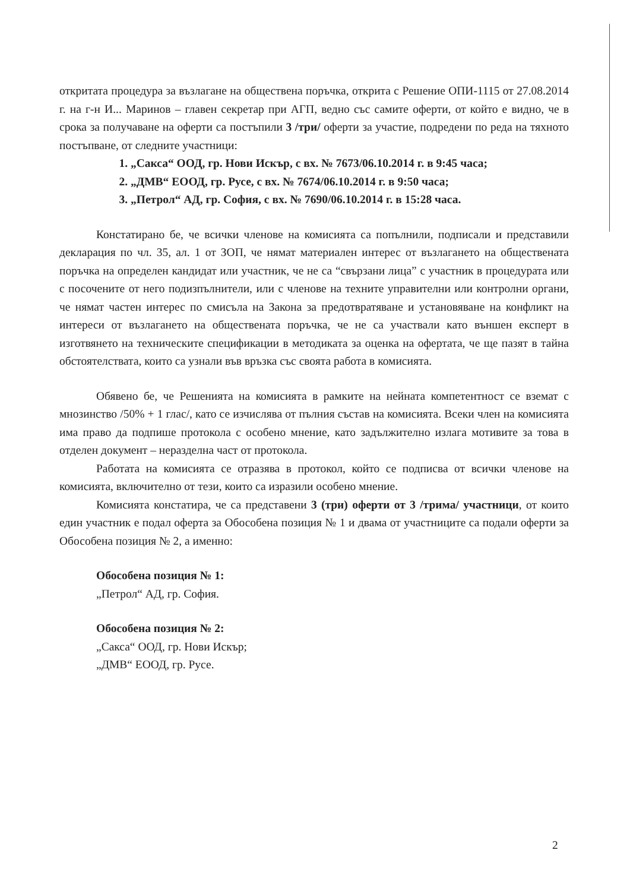откритата процедура за възлагане на обществена поръчка, открита с Решение ОПИ-1115 от 27.08.2014 г. на г-н И... Маринов – главен секретар при АГП, ведно със самите оферти, от който е видно, че в срока за получаване на оферти са постъпили 3 /три/ оферти за участие, подредени по реда на тяхното постъпване, от следните участници:
1. „Сакса“ ООД, гр. Нови Искър, с вх. № 7673/06.10.2014 г. в 9:45 часа;
2. „ДМВ“ ЕООД, гр. Русе, с вх. № 7674/06.10.2014 г. в 9:50 часа;
3. „Петрол“ АД, гр. София, с вх. № 7690/06.10.2014 г. в 15:28 часа.
Констатирано бе, че всички членове на комисията са попълнили, подписали и представили декларация по чл. 35, ал. 1 от ЗОП, че нямат материален интерес от възлагането на обществената поръчка на определен кандидат или участник, че не са “свързани лица” с участник в процедурата или с посочените от него подизпълнители, или с членове на техните управителни или контролни органи, че нямат частен интерес по смисъла на Закона за предотвратяване и установяване на конфликт на интереси от възлагането на обществената поръчка, че не са участвали като външен експерт в изготвянето на техническите спецификации в методиката за оценка на офертата, че ще пазят в тайна обстоятелствата, които са узнали във връзка със своята работа в комисията.
Обявено бе, че Решенията на комисията в рамките на нейната компетентност се вземат с мнозинство /50% + 1 глас/, като се изчислява от пълния състав на комисията. Всеки член на комисията има право да подпише протокола с особено мнение, като задължително излага мотивите за това в отделен документ – неразделна част от протокола.
Работата на комисията се отразява в протокол, който се подписва от всички членове на комисията, включително от тези, които са изразили особено мнение.
Комисията констатира, че са представени 3 (три) оферти от 3 /трима/ участници, от които един участник е подал оферта за Обособена позиция № 1 и двама от участниците са подали оферти за Обособена позиция № 2, а именно:
Обособена позиция № 1:
„Петрол“ АД, гр. София.
Обособена позиция № 2:
„Сакса“ ООД, гр. Нови Искър;
„ДМВ“ ЕООД, гр. Русе.
2